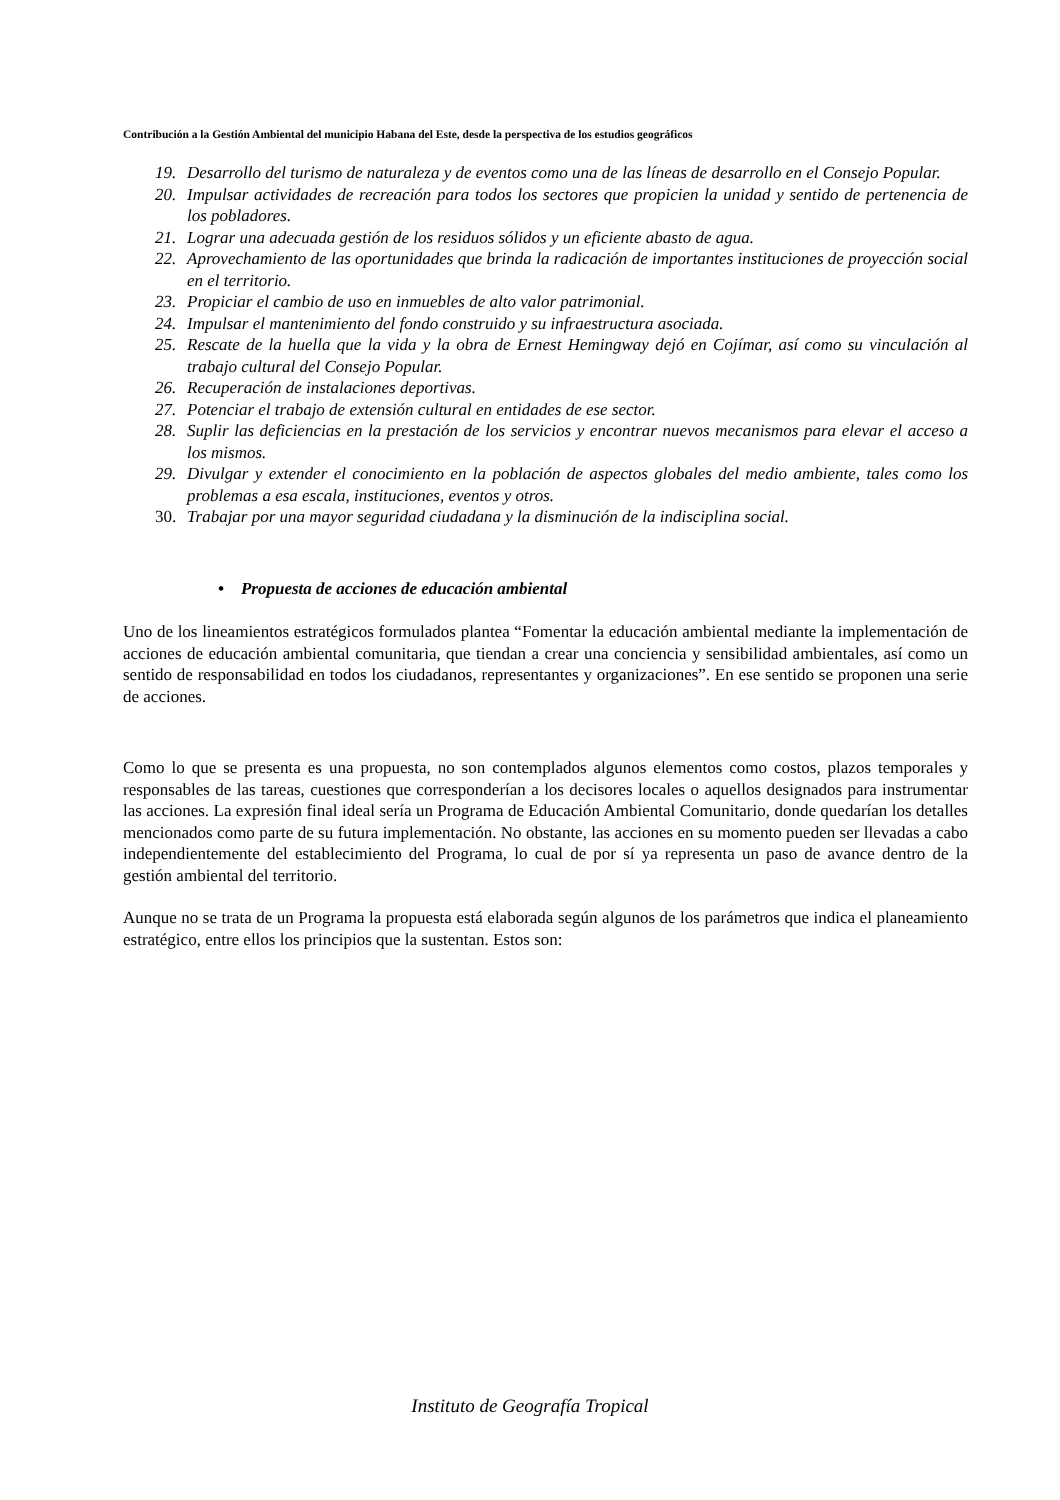Contribución a la Gestión Ambiental del municipio Habana del Este, desde la perspectiva de los estudios geográficos
19. Desarrollo del turismo de naturaleza y de eventos como una de las líneas de desarrollo en el Consejo Popular.
20. Impulsar actividades de recreación para todos los sectores que propicien la unidad y sentido de pertenencia de los pobladores.
21. Lograr una adecuada gestión de los residuos sólidos y un eficiente abasto de agua.
22. Aprovechamiento de las oportunidades que brinda la radicación de importantes instituciones de proyección social en el territorio.
23. Propiciar el cambio de uso en inmuebles de alto valor patrimonial.
24. Impulsar el mantenimiento del fondo construido y su infraestructura asociada.
25. Rescate de la huella que la vida y la obra de Ernest Hemingway dejó en Cojímar, así como su vinculación al trabajo cultural del Consejo Popular.
26. Recuperación de instalaciones deportivas.
27. Potenciar el trabajo de extensión cultural en entidades de ese sector.
28. Suplir las deficiencias en la prestación de los servicios y encontrar nuevos mecanismos para elevar el acceso a los mismos.
29. Divulgar y extender el conocimiento en la población de aspectos globales del medio ambiente, tales como los problemas a esa escala, instituciones, eventos y otros.
30. Trabajar por una mayor seguridad ciudadana y la disminución de la indisciplina social.
• Propuesta de acciones de educación ambiental
Uno de los lineamientos estratégicos formulados plantea “Fomentar la educación ambiental mediante la implementación de acciones de educación ambiental comunitaria, que tiendan a crear una conciencia y sensibilidad ambientales, así como un sentido de responsabilidad en todos los ciudadanos, representantes y organizaciones”. En ese sentido se proponen una serie de acciones.
Como lo que se presenta es una propuesta, no son contemplados algunos elementos como costos, plazos temporales y responsables de las tareas, cuestiones que corresponderían a los decisores locales o aquellos designados para instrumentar las acciones. La expresión final ideal sería un Programa de Educación Ambiental Comunitario, donde quedarían los detalles mencionados como parte de su futura implementación. No obstante, las acciones en su momento pueden ser llevadas a cabo independientemente del establecimiento del Programa, lo cual de por sí ya representa un paso de avance dentro de la gestión ambiental del territorio.
Aunque no se trata de un Programa la propuesta está elaborada según algunos de los parámetros que indica el planeamiento estratégico, entre ellos los principios que la sustentan. Estos son:
Instituto de Geografía Tropical